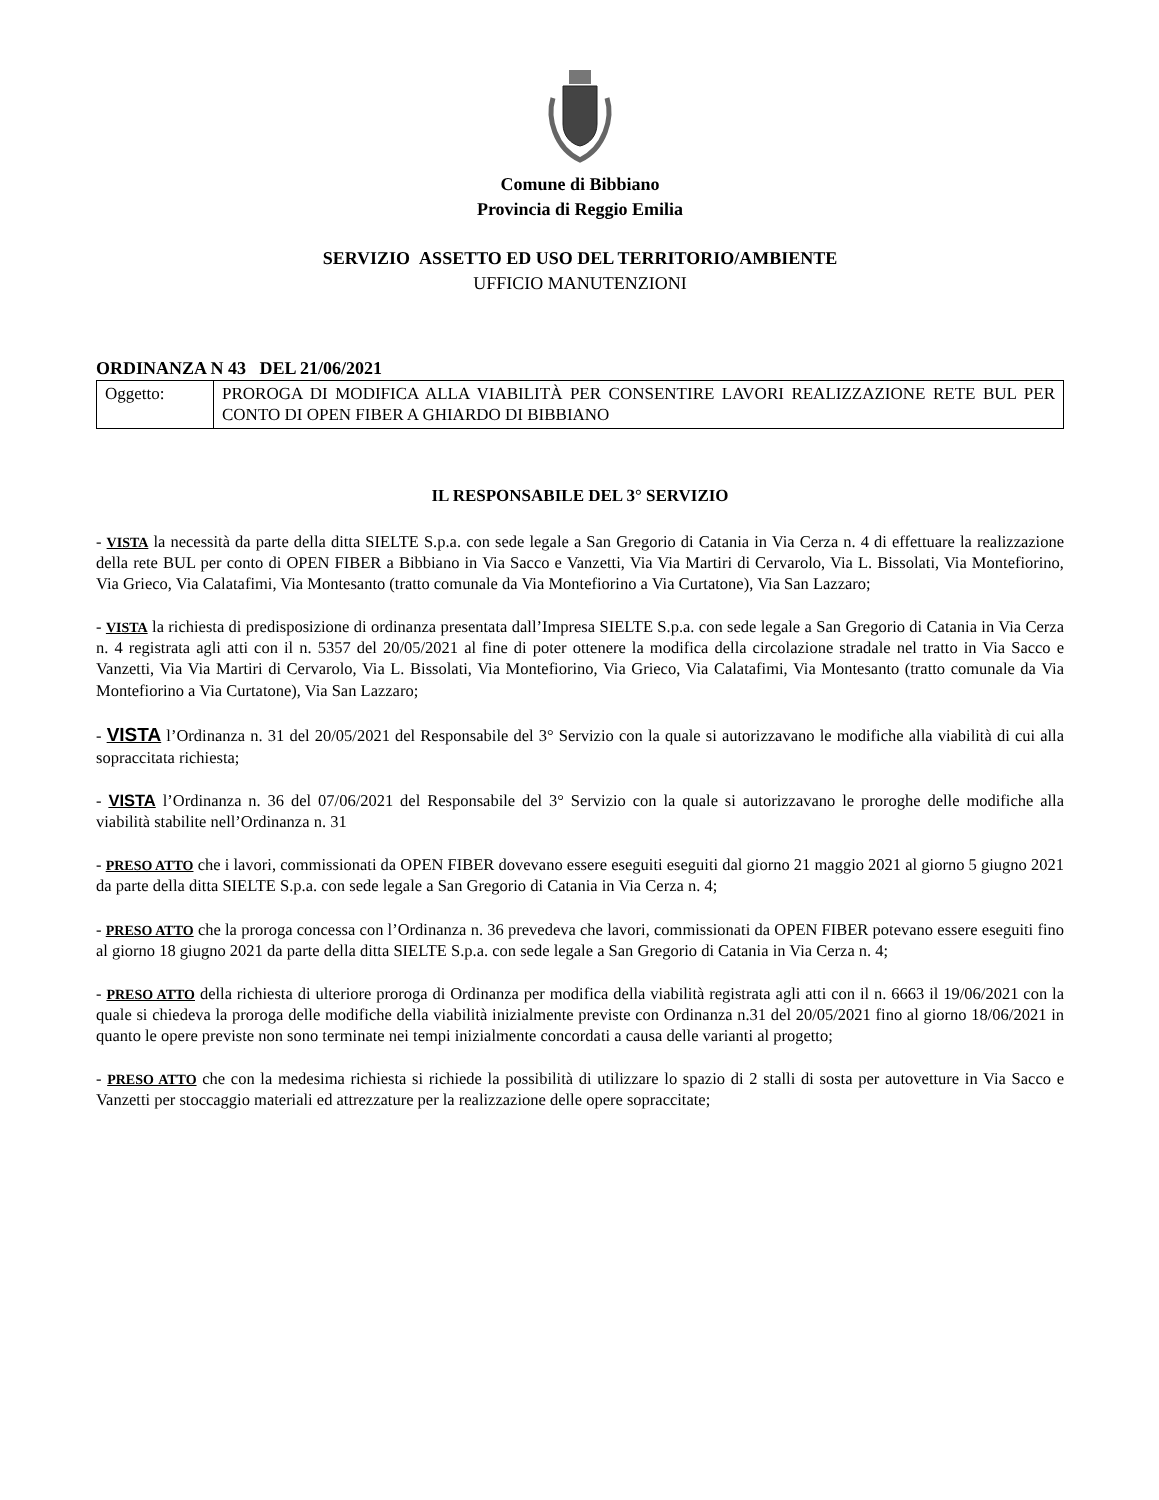Comune di Bibbiano
Provincia di Reggio Emilia
SERVIZIO ASSETTO ED USO DEL TERRITORIO/AMBIENTE
UFFICIO MANUTENZIONI
ORDINANZA N 43 DEL 21/06/2021
| Oggetto: | PROROGA DI MODIFICA ALLA VIABILITÀ PER CONSENTIRE LAVORI REALIZZAZIONE RETE BUL PER CONTO DI OPEN FIBER A GHIARDO DI BIBBIANO |
IL RESPONSABILE DEL 3° SERVIZIO
- VISTA la necessità da parte della ditta SIELTE S.p.a. con sede legale a San Gregorio di Catania in Via Cerza n. 4 di effettuare la realizzazione della rete BUL per conto di OPEN FIBER a Bibbiano in Via Sacco e Vanzetti, Via Via Martiri di Cervarolo, Via L. Bissolati, Via Montefiorino, Via Grieco, Via Calatafimi, Via Montesanto (tratto comunale da Via Montefiorino a Via Curtatone), Via San Lazzaro;
- VISTA la richiesta di predisposizione di ordinanza presentata dall’Impresa SIELTE S.p.a. con sede legale a San Gregorio di Catania in Via Cerza n. 4 registrata agli atti con il n. 5357 del 20/05/2021 al fine di poter ottenere la modifica della circolazione stradale nel tratto in Via Sacco e Vanzetti, Via Via Martiri di Cervarolo, Via L. Bissolati, Via Montefiorino, Via Grieco, Via Calatafimi, Via Montesanto (tratto comunale da Via Montefiorino a Via Curtatone), Via San Lazzaro;
- VISTA l’Ordinanza n. 31 del 20/05/2021 del Responsabile del 3° Servizio con la quale si autorizzavano le modifiche alla viabilità di cui alla sopraccitata richiesta;
- VISTA l’Ordinanza n. 36 del 07/06/2021 del Responsabile del 3° Servizio con la quale si autorizzavano le proroghe delle modifiche alla viabilità stabilite nell’Ordinanza n. 31
- PRESO ATTO che i lavori, commissionati da OPEN FIBER dovevano essere eseguiti eseguiti dal giorno 21 maggio 2021 al giorno 5 giugno 2021 da parte della ditta SIELTE S.p.a. con sede legale a San Gregorio di Catania in Via Cerza n. 4;
- PRESO ATTO che la proroga concessa con l’Ordinanza n. 36 prevedeva che lavori, commissionati da OPEN FIBER potevano essere eseguiti fino al giorno 18 giugno 2021 da parte della ditta SIELTE S.p.a. con sede legale a San Gregorio di Catania in Via Cerza n. 4;
- PRESO ATTO della richiesta di ulteriore proroga di Ordinanza per modifica della viabilità registrata agli atti con il n. 6663 il 19/06/2021 con la quale si chiedeva la proroga delle modifiche della viabilità inizialmente previste con Ordinanza n.31 del 20/05/2021 fino al giorno 18/06/2021 in quanto le opere previste non sono terminate nei tempi inizialmente concordati a causa delle varianti al progetto;
- PRESO ATTO che con la medesima richiesta si richiede la possibilità di utilizzare lo spazio di 2 stalli di sosta per autovetture in Via Sacco e Vanzetti per stoccaggio materiali ed attrezzature per la realizzazione delle opere sopraccitate;